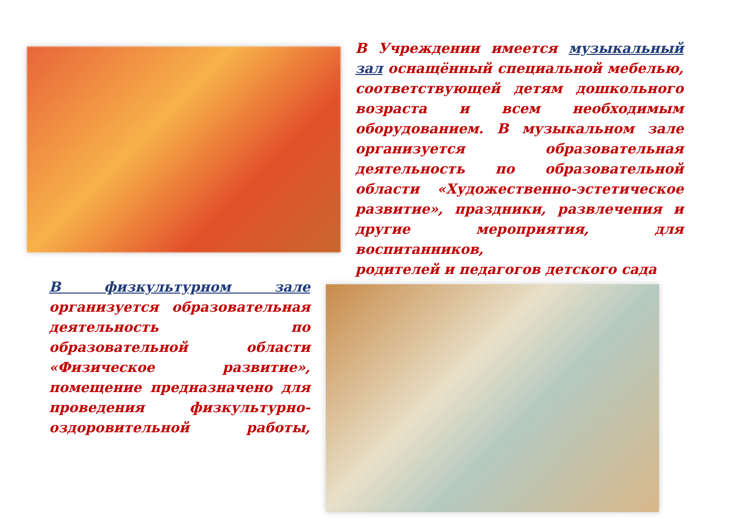В Учреждении имеется музыкальный зал оснащённый специальной мебелью, соответствующей детям дошкольного возраста и всем необходимым оборудованием. В музыкальном зале организуется образовательная деятельность по образовательной области «Художественно-эстетическое развитие», праздники, развлечения и другие мероприятия, для воспитанников,
родителей и педагогов детского сада
В физкультурном зале организуется образовательная деятельность по образовательной области «Физическое развитие», помещение предназначено для проведения физкультурно-оздоровительной работы,